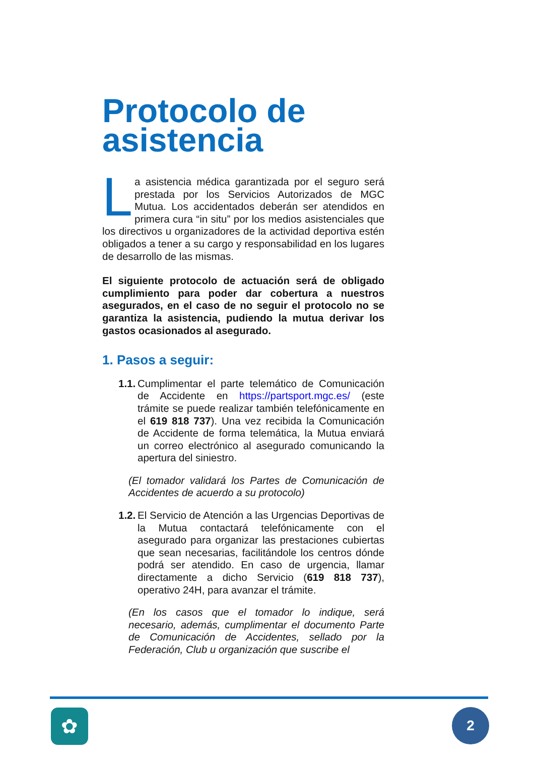Protocolo de asistencia
La asistencia médica garantizada por el seguro será prestada por los Servicios Autorizados de MGC Mutua. Los accidentados deberán ser atendidos en primera cura “in situ” por los medios asistenciales que los directivos u organizadores de la actividad deportiva estén obligados a tener a su cargo y responsabilidad en los lugares de desarrollo de las mismas.
El siguiente protocolo de actuación será de obligado cumplimiento para poder dar cobertura a nuestros asegurados, en el caso de no seguir el protocolo no se garantiza la asistencia, pudiendo la mutua derivar los gastos ocasionados al asegurado.
1. Pasos a seguir:
1.1.
Cumplimentar el parte telemático de Comunicación de Accidente en https://partsport.mgc.es/ (este trámite se puede realizar también telefónicamente en el 619 818 737). Una vez recibida la Comunicación de Accidente de forma telemática, la Mutua enviará un correo electrónico al asegurado comunicando la apertura del siniestro.
(El tomador validará los Partes de Comunicación de Accidentes de acuerdo a su protocolo)
1.2.
El Servicio de Atención a las Urgencias Deportivas de la Mutua contactará telefónicamente con el asegurado para organizar las prestaciones cubiertas que sean necesarias, facilitándole los centros dónde podrá ser atendido. En caso de urgencia, llamar directamente a dicho Servicio (619 818 737), operativo 24H, para avanzar el trámite.
(En los casos que el tomador lo indique, será necesario, además, cumplimentar el documento Parte de Comunicación de Accidentes, sellado por la Federación, Club u organización que suscribe el
✿ 2